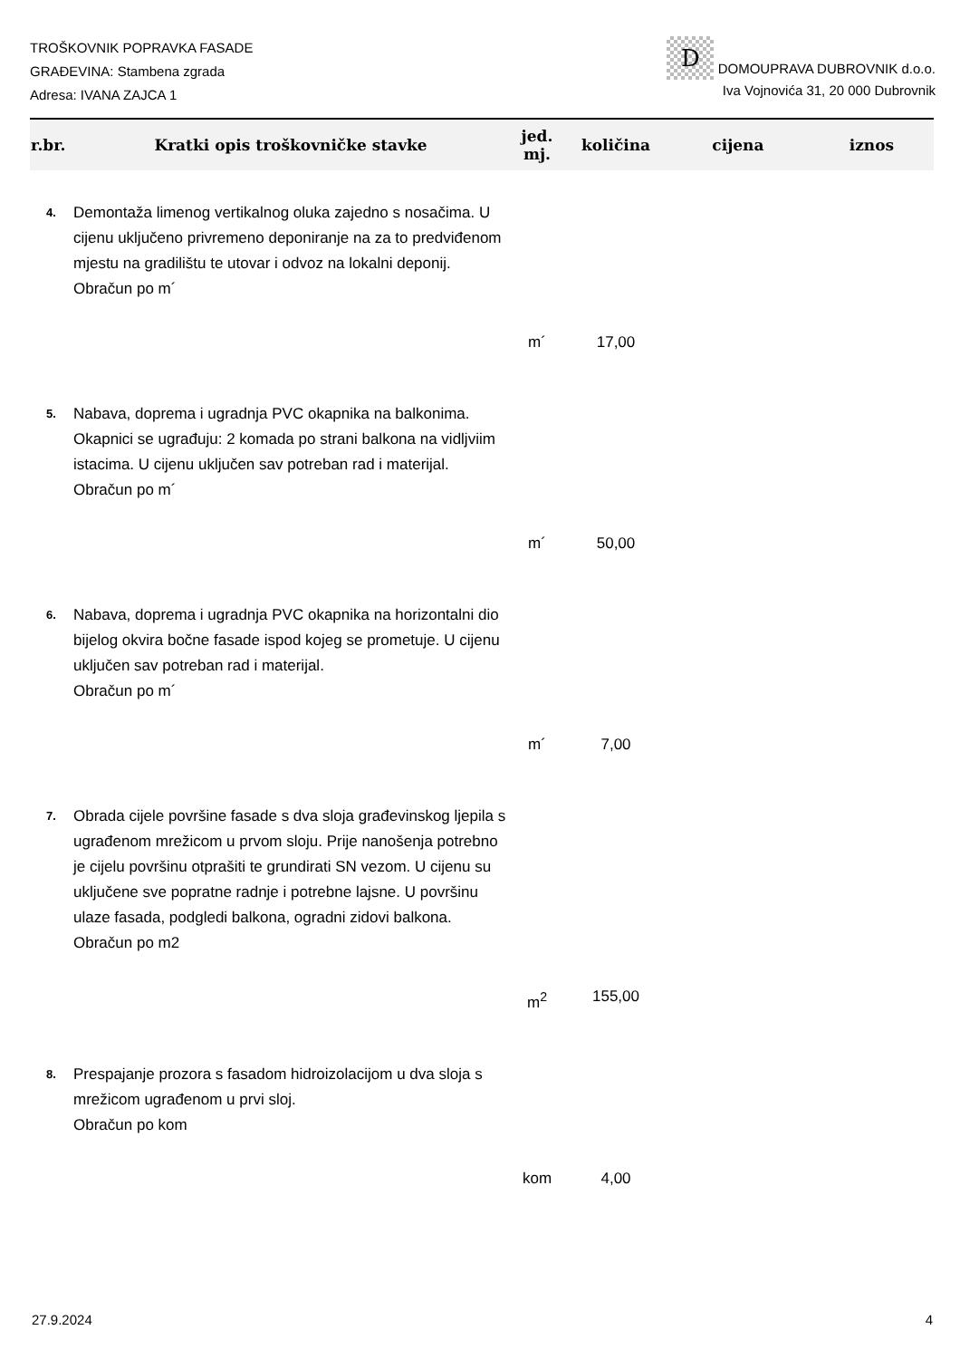TROŠKOVNIK POPRAVKA FASADE
GRAĐEVINA: Stambena zgrada
Adresa: IVANA ZAJCA 1
D DOMOUPRAVA DUBROVNIK d.o.o.
Iva Vojnovića 31, 20 000 Dubrovnik
| r.br. | Kratki opis troškovničke stavke | jed. mj. | količina | cijena | iznos |
| --- | --- | --- | --- | --- | --- |
| 4. | Demontaža limenog vertikalnog oluka zajedno s nosačima. U cijenu uključeno privremeno deponiranje na za to predviđenom mjestu na gradilištu te utovar i odvoz na lokalni deponij. Obračun po m´ | | | | |
| | | m´ | 17,00 | | |
| 5. | Nabava, doprema i ugradnja PVC okapnika na balkonima. Okapnici se ugrađuju: 2 komada po strani balkona na vidljviim istacima. U cijenu uključen sav potreban rad i materijal. Obračun po m´ | | | | |
| | | m´ | 50,00 | | |
| 6. | Nabava, doprema i ugradnja PVC okapnika na horizontalni dio bijelog okvira bočne fasade ispod kojeg se prometuje. U cijenu uključen sav potreban rad i materijal. Obračun po m´ | | | | |
| | | m´ | 7,00 | | |
| 7. | Obrada cijele površine fasade s dva sloja građevinskog ljepila s ugrađenom mrežicom u prvom sloju. Prije nanošenja potrebno je cijelu površinu otprašiti te grundirati SN vezom. U cijenu su uključene sve popratne radnje i potrebne lajsne. U površinu ulaze fasada, podgledi balkona, ogradni zidovi balkona. Obračun po m2 | | | | |
| | | m<sup>2</sup> | 155,00 | | |
| 8. | Prespajanje prozora s fasadom hidroizolacijom u dva sloja s mrežicom ugrađenom u prvi sloj. Obračun po kom | | | | |
| | | kom | 4,00 | | |
27.9.2024 4